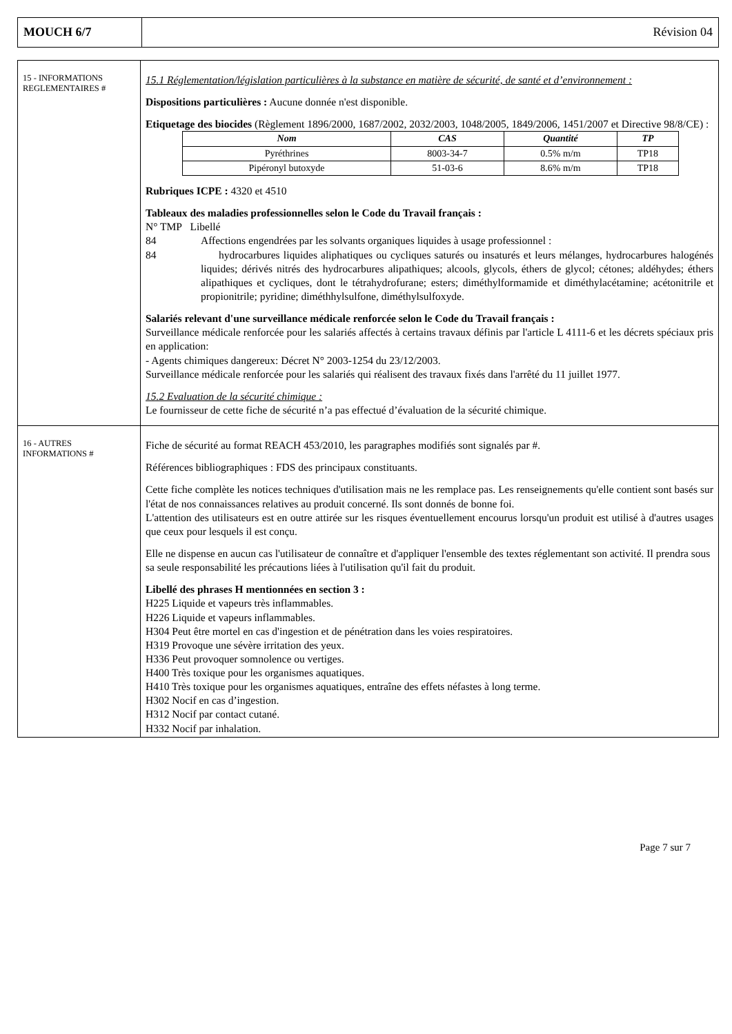| MOUCH 6/7 | Révision 04 |
| 15 - INFORMATIONS REGLEMENTAIRES # | 15.1 Réglementation/législation particulières à la substance en matière de sécurité, de santé et d’environnement : Dispositions particulières : Aucune donnée n'est disponible. Etiquetage des biocides (Règlement 1896/2000, 1687/2002, 2032/2003, 1048/2005, 1849/2006, 1451/2007 et Directive 98/8/CE) : / Nom / CAS / Quantité / TP / / --- / --- / --- / --- / / Pyréthrines / 8003-34-7 / 0.5% m/m / TP18 / / Pipéronyl butoxyde / 51-03-6 / 8.6% m/m / TP18 / Rubriques ICPE : 4320 et 4510 Tableaux des maladies professionnelles selon le Code du Travail français : N° TMP Libellé 84 Affections engendrées par les solvants organiques liquides à usage professionnel : 84 hydrocarbures liquides aliphatiques ou cycliques saturés ou insaturés et leurs mélanges, hydrocarbures halogénés liquides; dérivés nitrés des hydrocarbures alipathiques; alcools, glycols, éthers de glycol; cétones; aldéhydes; éthers alipathiques et cycliques, dont le tétrahydrofurane; esters; diméthylformamide et diméthylacétamine; acétonitrile et propionitrile; pyridine; diméthhylsulfone, diméthylsulfoxyde. Salariés relevant d'une surveillance médicale renforcée selon le Code du Travail français : Surveillance médicale renforcée pour les salariés affectés à certains travaux définis par l'article L 4111-6 et les décrets spéciaux pris en application: - Agents chimiques dangereux: Décret N° 2003-1254 du 23/12/2003. Surveillance médicale renforcée pour les salariés qui réalisent des travaux fixés dans l'arrêté du 11 juillet 1977. 15.2 Evaluation de la sécurité chimique : Le fournisseur de cette fiche de sécurité n’a pas effectué d’évaluation de la sécurité chimique. |
| 16 - AUTRES INFORMATIONS # | Fiche de sécurité au format REACH 453/2010, les paragraphes modifiés sont signalés par #. Références bibliographiques : FDS des principaux constituants. Cette fiche complète les notices techniques d'utilisation mais ne les remplace pas. Les renseignements qu'elle contient sont basés sur l'état de nos connaissances relatives au produit concerné. Ils sont donnés de bonne foi. L'attention des utilisateurs est en outre attirée sur les risques éventuellement encourus lorsqu'un produit est utilisé à d'autres usages que ceux pour lesquels il est conçu. Elle ne dispense en aucun cas l'utilisateur de connaître et d'appliquer l'ensemble des textes réglementant son activité. Il prendra sous sa seule responsabilité les précautions liées à l'utilisation qu'il fait du produit. Libellé des phrases H mentionnées en section 3 : H225 Liquide et vapeurs très inflammables. H226 Liquide et vapeurs inflammables. H304 Peut être mortel en cas d'ingestion et de pénétration dans les voies respiratoires. H319 Provoque une sévère irritation des yeux. H336 Peut provoquer somnolence ou vertiges. H400 Très toxique pour les organismes aquatiques. H410 Très toxique pour les organismes aquatiques, entraîne des effets néfastes à long terme. H302 Nocif en cas d’ingestion. H312 Nocif par contact cutané. H332 Nocif par inhalation. |
Page 7 sur 7